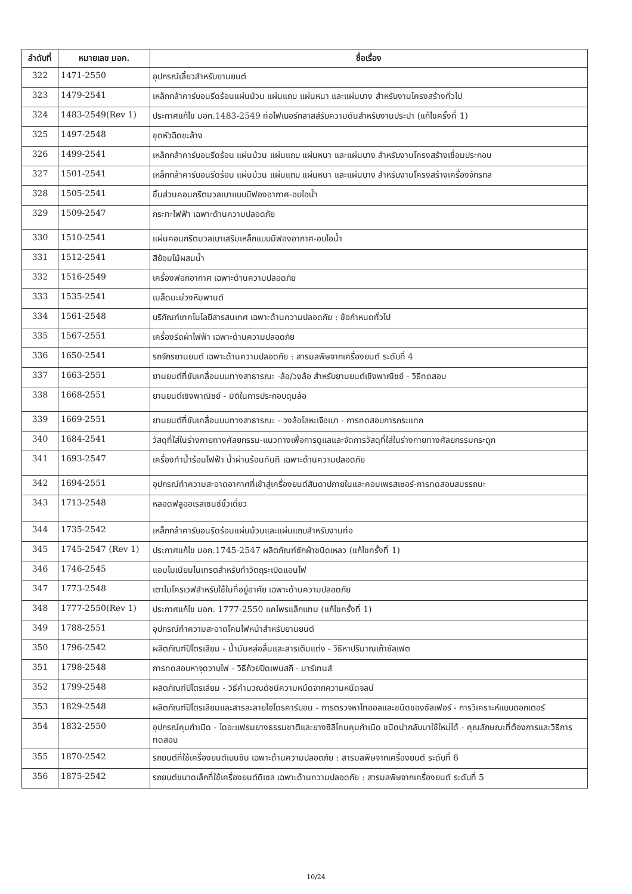| ลำดับที่ | หมายเลข มอก. | ชื่อเรื่อง |
| --- | --- | --- |
| 322 | 1471-2550 | อุปกรณ์เลี้ยวสำหรับยานยนต์ |
| 323 | 1479-2541 | เหล็กกล้าคาร์บอนรีดร้อนแผ่นม้วน แผ่นแถบ แผ่นหนา และแผ่นบาง สำหรับงานโครงสร้างทั่วไป |
| 324 | 1483-2549(Rev 1) | ประกาศแก้ไข มอก.1483-2549 ท่อไฟเบอร์กลาสส์รับความดันสำหรับงานประปา (แก้ไขครั้งที่ 1) |
| 325 | 1497-2548 | ชุดหัวฉีดชะล้าง |
| 326 | 1499-2541 | เหล็กกล้าคาร์บอนรีดร้อน แผ่นม้วน แผ่นแถบ แผ่นหนา และแผ่นบาง สำหรับงานโครงสร้างเชื่อมประกอบ |
| 327 | 1501-2541 | เหล็กกล้าคาร์บอนรีดร้อน แผ่นม้วน แผ่นแถบ แผ่นหนา และแผ่นบาง สำหรับงานโครงสร้างเครื่องจักรกล |
| 328 | 1505-2541 | ชิ้นส่วนคอนกรีตมวลเบาแบบมีฟองอากาศ-อบไอน้ำ |
| 329 | 1509-2547 | กระทะไฟฟ้า เฉพาะด้านความปลอดภัย |
| 330 | 1510-2541 | แผ่นคอนกรีตมวลเบาเสริมเหล็กแบบมีฟองอากาศ-อบไอน้ำ |
| 331 | 1512-2541 | สีย้อมไม้ผสมน้ำ |
| 332 | 1516-2549 | เครื่องฟอกอากาศ เฉพาะด้านความปลอดภัย |
| 333 | 1535-2541 | เมล็ดมะม่วงหิมพานต์ |
| 334 | 1561-2548 | บริภัณฑ์เทคโนโลยีสารสนเทศ เฉพาะด้านความปลอดภัย : ข้อกำหนดทั่วไป |
| 335 | 1567-2551 | เครื่องรีดผ้าไฟฟ้า เฉพาะด้านความปลอดภัย |
| 336 | 1650-2541 | รถจักรยานยนต์ เฉพาะด้านความปลอดภัย : สารมลพิษจากเครื่องยนต์ ระดับที่ 4 |
| 337 | 1663-2551 | ยานยนต์ที่ขับเคลื่อนบนทางสาธารณะ -ล้อ/วงล้อ สำหรับยานยนต์เชิงพาณิชย์ - วิธีทดสอบ |
| 338 | 1668-2551 | ยานยนต์เชิงพาณิชย์ - มิติในการประกอบดุมล้อ |
| 339 | 1669-2551 | ยานยนต์ที่ขับเคลื่อนบนทางสาธารณะ - วงล้อโลหะเจือเบา - การทดสอบการกระแทก |
| 340 | 1684-2541 | วัสดุที่ใส่ในร่างกายทางศัลยกรรม-แนวทางเพื่อการดูแลและจัดการวัสดุที่ใส่ในร่างกายทางศัลยกรรมกระดูก |
| 341 | 1693-2547 | เครื่องทำน้ำร้อนไฟฟ้า น้ำผ่านร้อนทันที เฉพาะด้านความปลอดภัย |
| 342 | 1694-2551 | อุปกรณ์ทำความสะอาดอากาศที่เข้าสู่เครื่องยนต์สันดาปภายในและคอมเพรสเซอร์-การทดสอบสมรรถนะ |
| 343 | 1713-2548 | หลอดฟลูออเรสเซนซ์ขั้วเดี่ยว |
| 344 | 1735-2542 | เหล็กกล้าคาร์บอนรีดร้อนแผ่นม้วนและแผ่นแถบสำหรับงานท่อ |
| 345 | 1745-2547 (Rev 1) | ประกาศแก้ไข มอก.1745-2547 ผลิตภัณฑ์ซักผ้าชนิดเหลว (แก้ไขครั้งที่ 1) |
| 346 | 1746-2545 | แอมโมเนียมไนเทรตสำหรับทำวัตถุระเบิดแอนโฟ |
| 347 | 1773-2548 | เตาไมโครเวฟสำหรับใช้ในที่อยู่อาศัย เฉพาะด้านความปลอดภัย |
| 348 | 1777-2550(Rev 1) | ประกาศแก้ไข มอก. 1777-2550 แคโพรแล็กแทม (แก้ไขครั้งที่ 1) |
| 349 | 1788-2551 | อุปกรณ์ทำความสะอาดโคมไฟหน้าสำหรับยานยนต์ |
| 350 | 1796-2542 | ผลิตภัณฑ์ปิโตรเลียม - น้ำมันหล่อลื่นและสารเติมแต่ง - วิธีหาปริมาณเถ้าซัลเฟต |
| 351 | 1798-2548 | การทดสอบหาจุดวาบไฟ - วิธีถ้วยปิดเพนสกี - มาร์เทนส์ |
| 352 | 1799-2548 | ผลิตภัณฑ์ปิโตรเลียม - วิธีคำนวณดัชนีความหนืดจากความหนืดจลน์ |
| 353 | 1829-2548 | ผลิตภัณฑ์ปิโตรเลียมและสารละลายไฮโดรคาร์บอน - การตรวจหาไทออลและชนิดของซัลเฟอร์ - การวิเคราะห์แบบดอกเตอร์ |
| 354 | 1832-2550 | อุปกรณ์คุมกำเนิด - ไดอะแฟรมยางธรรมชาติและยางซิลิโคนคุมกำเนิด ชนิดนำกลับมาใช้ใหม่ได้ - คุณลักษณะที่ต้องการและวิธีการทดสอบ |
| 355 | 1870-2542 | รถยนต์ที่ใช้เครื่องยนต์เบนซิน เฉพาะด้านความปลอดภัย : สารมลพิษจากเครื่องยนต์ ระดับที่ 6 |
| 356 | 1875-2542 | รถยนต์ขนาดเล็กที่ใช้เครื่องยนต์ดีเซล เฉพาะด้านความปลอดภัย : สารมลพิษจากเครื่องยนต์ ระดับที่ 5 |
10/24